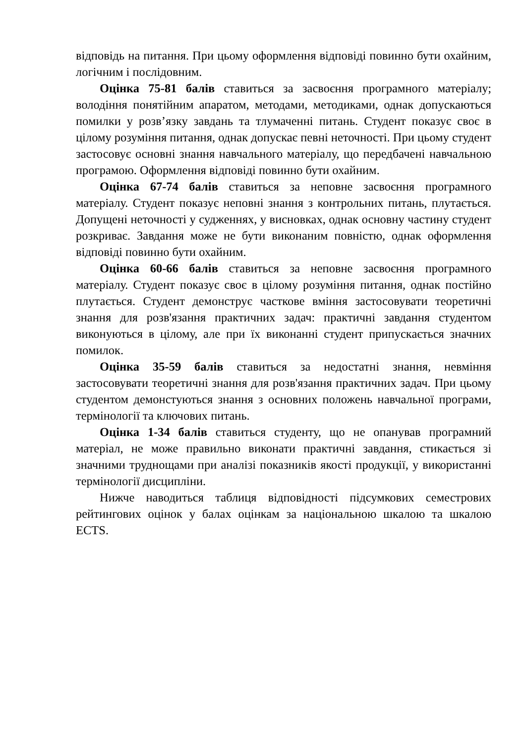відповідь на питання. При цьому оформлення відповіді повинно бути охайним, логічним і послідовним.
Оцінка 75-81 балів ставиться за засвоєння програмного матеріалу; володіння понятійним апаратом, методами, методиками, однак допускаються помилки у розв’язку завдань та тлумаченні питань. Студент показує своє в цілому розуміння питання, однак допускає певні неточності. При цьому студент застосовує основні знання навчального матеріалу, що передбачені навчальною програмою. Оформлення відповіді повинно бути охайним.
Оцінка 67-74 балів ставиться за неповне засвоєння програмного матеріалу. Студент показує неповні знання з контрольних питань, плутається. Допущені неточності у судженнях, у висновках, однак основну частину студент розкриває. Завдання може не бути виконаним повністю, однак оформлення відповіді повинно бути охайним.
Оцінка 60-66 балів ставиться за неповне засвоєння програмного матеріалу. Студент показує своє в цілому розуміння питання, однак постійно плутається. Студент демонструє часткове вміння застосовувати теоретичні знання для розв'язання практичних задач: практичні завдання студентом виконуються в цілому, але при їх виконанні студент припускається значних помилок.
Оцінка 35-59 балів ставиться за недостатні знання, невміння застосовувати теоретичні знання для розв'язання практичних задач. При цьому студентом демонстуються знання з основних положень навчальної програми, термінології та ключових питань.
Оцінка 1-34 балів ставиться студенту, що не опанував програмний матеріал, не може правильно виконати практичні завдання, стикається зі значними трудно­щами при аналізі показників якості продукції, у використанні термінології дисципліни.
Нижче наводиться таблиця відповідності підсумкових семестрових рейтингових оцінок у балах оцінкам за національною шкалою та шкалою ECTS.